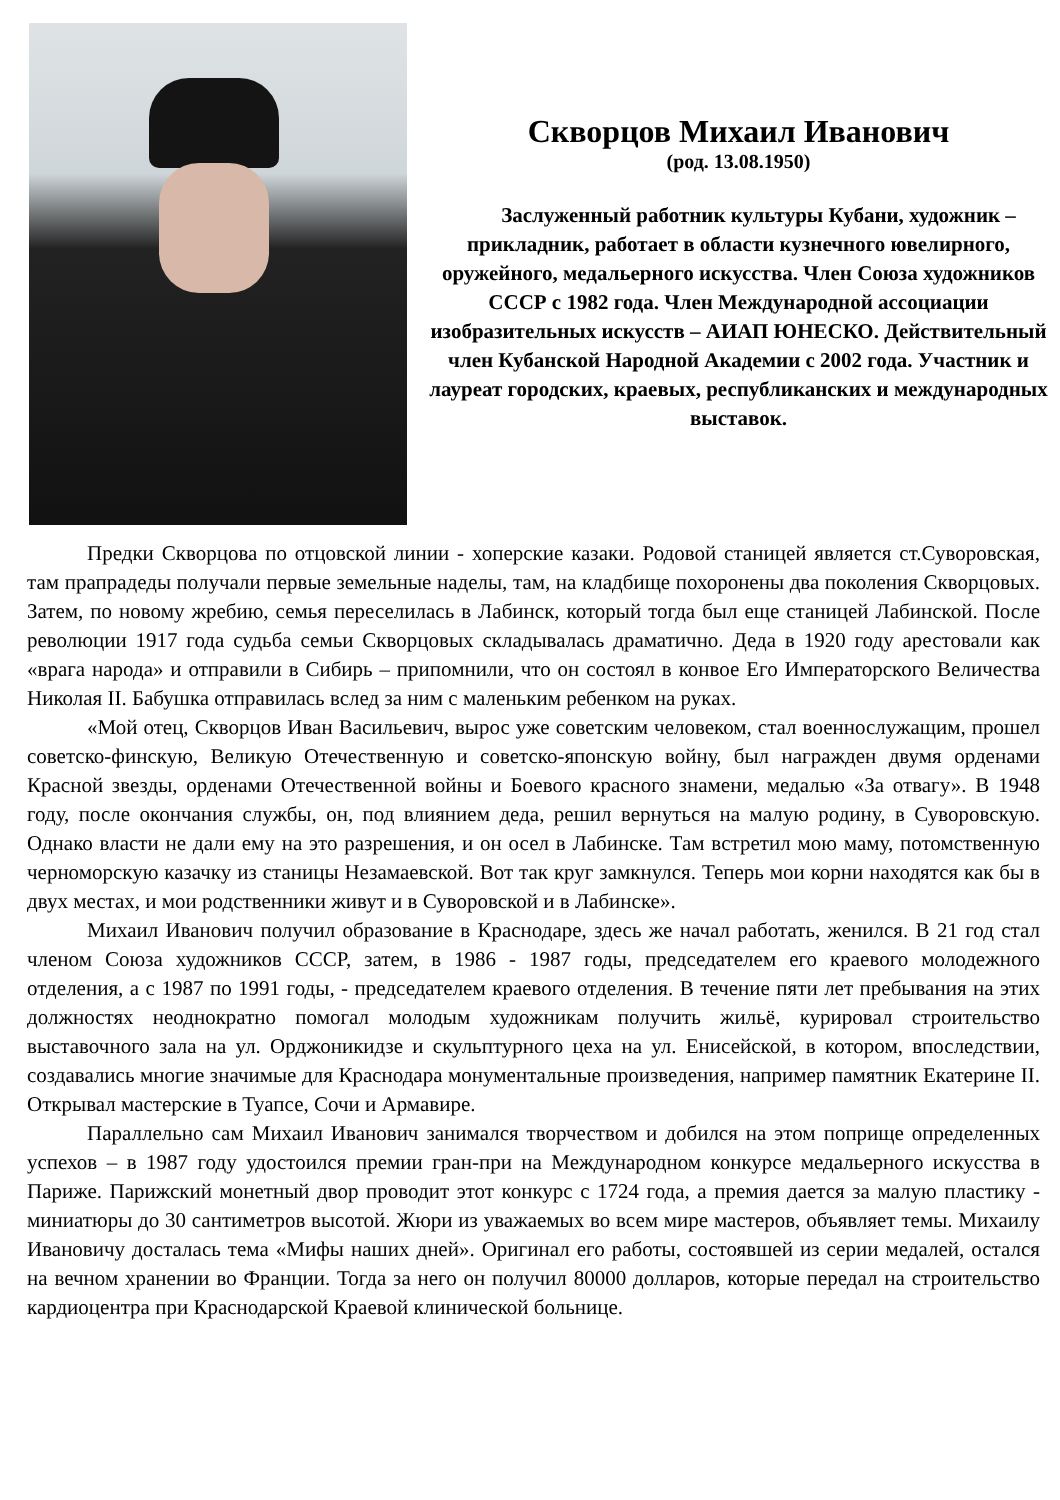Скворцов Михаил Иванович
(род. 13.08.1950)
Заслуженный работник культуры Кубани, художник – прикладник, работает в области кузнечного ювелирного, оружейного, медальерного искусства. Член Союза художников СССР с 1982 года. Член Международной ассоциации изобразительных искусств – АИАП ЮНЕСКО. Действительный член Кубанской Народной Академии с 2002 года. Участник и лауреат городских, краевых, республиканских и международных выставок.
Предки Скворцова по отцовской линии - хоперские казаки. Родовой станицей является ст.Суворовская, там прапрадеды получали первые земельные наделы, там, на кладбище похоронены два поколения Скворцовых. Затем, по новому жребию, семья переселилась в Лабинск, который тогда был еще станицей Лабинской. После революции 1917 года судьба семьи Скворцовых складывалась драматично. Деда в 1920 году арестовали как «врага народа» и отправили в Сибирь – припомнили, что он состоял в конвое Его Императорского Величества Николая II. Бабушка отправилась вслед за ним с маленьким ребенком на руках.
«Мой отец, Скворцов Иван Васильевич, вырос уже советским человеком, стал военнослужащим, прошел советско-финскую, Великую Отечественную и советско-японскую войну, был награжден двумя орденами Красной звезды, орденами Отечественной войны и Боевого красного знамени, медалью «За отвагу». В 1948 году, после окончания службы, он, под влиянием деда, решил вернуться на малую родину, в Суворовскую. Однако власти не дали ему на это разрешения, и он осел в Лабинске. Там встретил мою маму, потомственную черноморскую казачку из станицы Незамаевской. Вот так круг замкнулся. Теперь мои корни находятся как бы в двух местах, и мои родственники живут и в Суворовской и в Лабинске».
Михаил Иванович получил образование в Краснодаре, здесь же начал работать, женился. В 21 год стал членом Союза художников СССР, затем, в 1986 - 1987 годы, председателем его краевого молодежного отделения, а с 1987 по 1991 годы, - председателем краевого отделения. В течение пяти лет пребывания на этих должностях неоднократно помогал молодым художникам получить жильё, курировал строительство выставочного зала на ул. Орджоникидзе и скульптурного цеха на ул. Енисейской, в котором, впоследствии, создавались многие значимые для Краснодара монументальные произведения, например памятник Екатерине II. Открывал мастерские в Туапсе, Сочи и Армавире.
Параллельно сам Михаил Иванович занимался творчеством и добился на этом поприще определенных успехов – в 1987 году удостоился премии гран-при на Международном конкурсе медальерного искусства в Париже. Парижский монетный двор проводит этот конкурс с 1724 года, а премия дается за малую пластику - миниатюры до 30 сантиметров высотой. Жюри из уважаемых во всем мире мастеров, объявляет темы. Михаилу Ивановичу досталась тема «Мифы наших дней». Оригинал его работы, состоявшей из серии медалей, остался на вечном хранении во Франции. Тогда за него он получил 80000 долларов, которые передал на строительство кардиоцентра при Краснодарской Краевой клинической больнице.